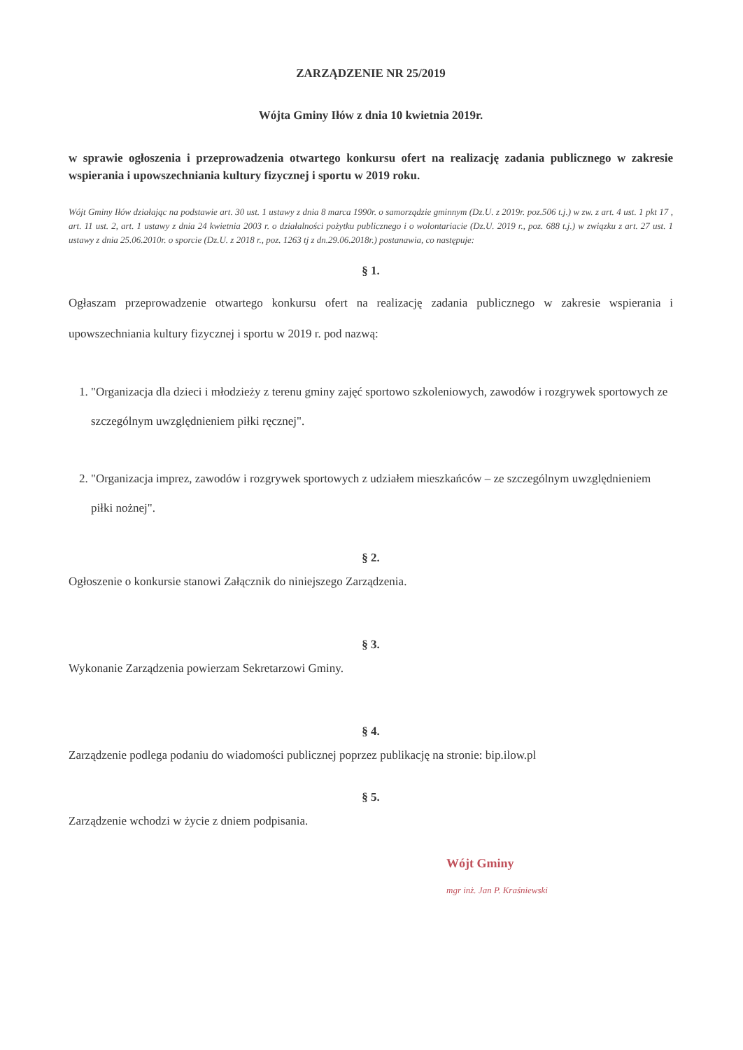ZARZĄDZENIE NR 25/2019
Wójta Gminy Iłów z dnia 10 kwietnia 2019r.
w sprawie ogłoszenia i przeprowadzenia otwartego konkursu ofert na realizację zadania publicznego w zakresie wspierania i upowszechniania kultury fizycznej i sportu w 2019 roku.
Wójt Gminy Iłów działając na podstawie art. 30 ust. 1 ustawy z dnia 8 marca 1990r. o samorządzie gminnym (Dz.U. z 2019r. poz.506 t.j.) w zw. z art. 4 ust. 1 pkt 17 , art. 11 ust. 2, art. 1 ustawy z dnia 24 kwietnia 2003 r. o działalności pożytku publicznego i o wolontariacie (Dz.U. 2019 r., poz. 688 t.j.) w związku z art. 27 ust. 1 ustawy z dnia 25.06.2010r. o sporcie (Dz.U. z 2018 r., poz. 1263 tj z dn.29.06.2018r.) postanawia, co następuje:
§ 1.
Ogłaszam przeprowadzenie otwartego konkursu ofert na realizację zadania publicznego w zakresie wspierania i upowszechniania kultury fizycznej i sportu w 2019 r. pod nazwą:
1. "Organizacja dla dzieci i młodzieży z terenu gminy zajęć sportowo szkoleniowych, zawodów i rozgrywek sportowych ze szczególnym uwzględnieniem piłki ręcznej".
2. "Organizacja imprez, zawodów i rozgrywek sportowych z udziałem mieszkańców – ze szczególnym uwzględnieniem piłki nożnej".
§ 2.
Ogłoszenie o konkursie stanowi Załącznik do niniejszego Zarządzenia.
§ 3.
Wykonanie Zarządzenia powierzam Sekretarzowi Gminy.
§ 4.
Zarządzenie podlega podaniu do wiadomości publicznej poprzez publikację na stronie: bip.ilow.pl
§ 5.
Zarządzenie wchodzi w życie z dniem podpisania.
Wójt Gminy
mgr inż. Jan P. Kraśniewski